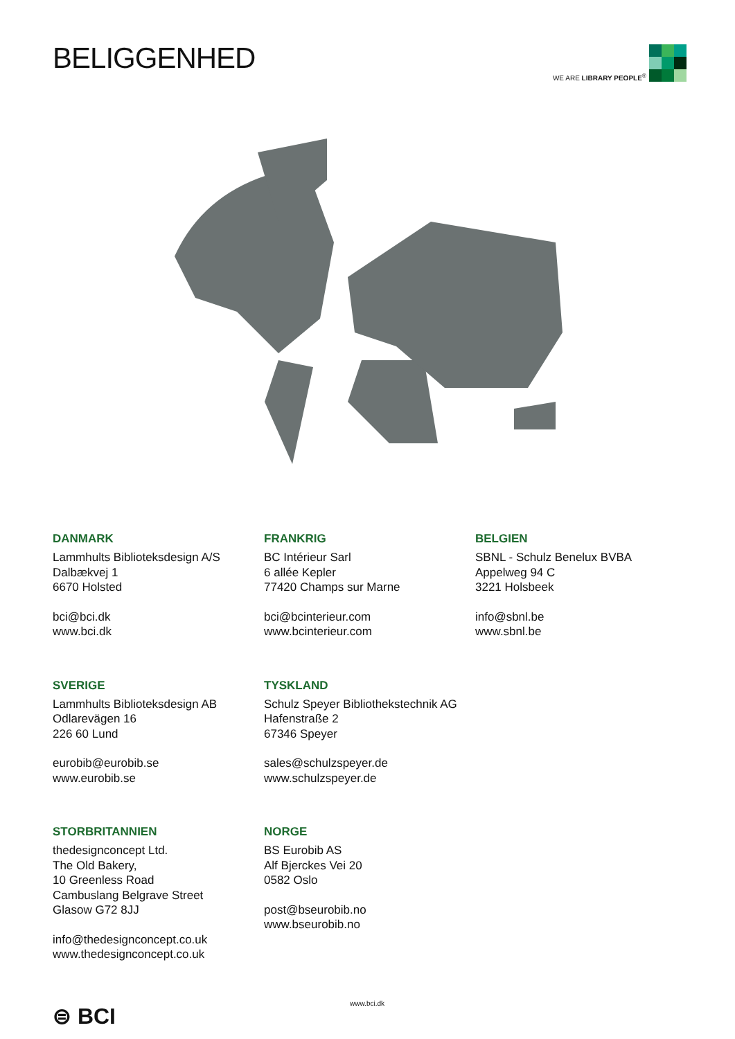BELIGGENHED WE ARE LIBRARY PEOPLE<sup>®</sup>
DANMARK
Lammhults Biblioteksdesign A/S
Dalbækvej 1
6670 Holsted
bci@bci.dk
www.bci.dk
FRANKRIG
BC Intérieur Sarl
6 allée Kepler
77420 Champs sur Marne
bci@bcinterieur.com
www.bcinterieur.com
BELGIEN
SBNL - Schulz Benelux BVBA
Appelweg 94 C
3221 Holsbeek
info@sbnl.be
www.sbnl.be
SVERIGE
Lammhults Biblioteksdesign AB
Odlarevägen 16
226 60 Lund
eurobib@eurobib.se
www.eurobib.se
TYSKLAND
Schulz Speyer Bibliothekstechnik AG
Hafenstraße 2
67346 Speyer
sales@schulzspeyer.de
www.schulzspeyer.de
STORBRITANNIEN
thedesignconcept Ltd.
The Old Bakery,
10 Greenless Road
Cambuslang Belgrave Street
Glasow G72 8JJ
info@thedesignconcept.co.uk
www.thedesignconcept.co.uk
NORGE
BS Eurobib AS
Alf Bjerckes Vei 20
0582 Oslo
post@bseurobib.no
www.bseurobib.no
⊜ BCI www.bci.dk